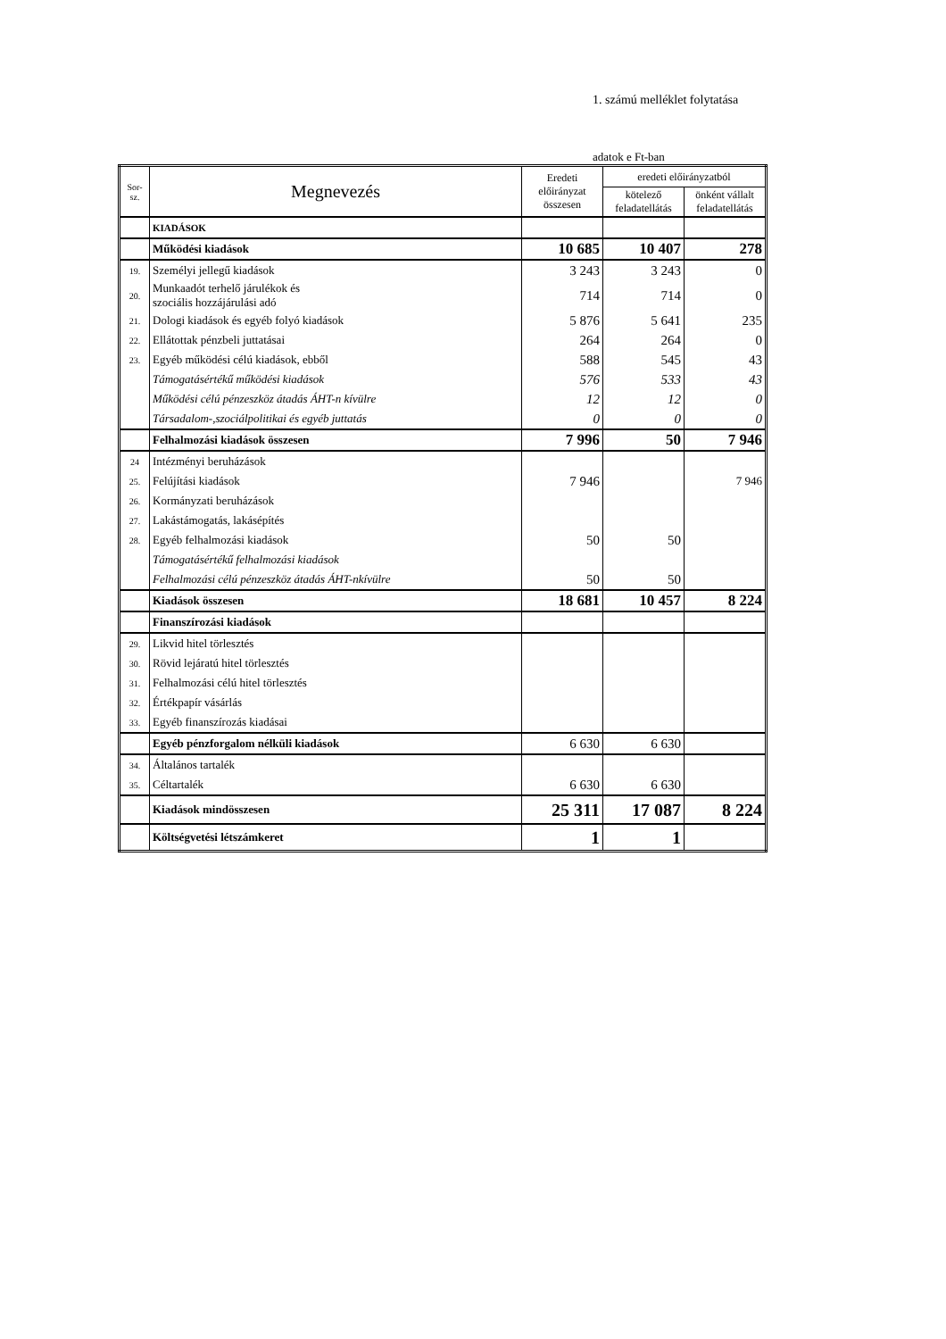1. számú melléklet folytatása
adatok e Ft-ban
| Sor- sz. | Megnevezés | Eredeti előirányzat összesen | eredeti előirányzatból | |
| --- | --- | --- | --- | --- |
| | | | kötelező feladatellátás | önként vállalt feladatellátás |
| | KIADÁSOK | | | |
| | Működési kiadások | 10 685 | 10 407 | 278 |
| 19. | Személyi jellegű kiadások | 3 243 | 3 243 | 0 |
| 20. | Munkaadót terhelő járulékok és szociális hozzájárulási adó | 714 | 714 | 0 |
| 21. | Dologi kiadások és egyéb folyó kiadások | 5 876 | 5 641 | 235 |
| 22. | Ellátottak pénzbeli juttatásai | 264 | 264 | 0 |
| 23. | Egyéb működési célú kiadások, ebből | 588 | 545 | 43 |
| | Támogatásértékű működési kiadások | 576 | 533 | 43 |
| | Működési célú pénzeszköz átadás ÁHT-n kívülre | 12 | 12 | 0 |
| | Társadalom-,szociálpolitikai és egyéb juttatás | 0 | 0 | 0 |
| | Felhalmozási kiadások összesen | 7 996 | 50 | 7 946 |
| 24 | Intézményi beruházások | | | |
| 25. | Felújítási kiadások | 7 946 | | 7 946 |
| 26. | Kormányzati beruházások | | | |
| 27. | Lakástámogatás, lakásépítés | | | |
| 28. | Egyéb felhalmozási kiadások | 50 | 50 | |
| | Támogatásértékű felhalmozási kiadások | | | |
| | Felhalmozási célú pénzeszköz átadás ÁHT-nkívülre | 50 | 50 | |
| | Kiadások összesen | 18 681 | 10 457 | 8 224 |
| | Finanszírozási kiadások | | | |
| 29. | Likvid hitel törlesztés | | | |
| 30. | Rövid lejáratú hitel törlesztés | | | |
| 31. | Felhalmozási célú hitel törlesztés | | | |
| 32. | Értékpapír vásárlás | | | |
| 33. | Egyéb finanszírozás kiadásai | | | |
| | Egyéb pénzforgalom nélküli kiadások | 6 630 | 6 630 | |
| 34. | Általános tartalék | | | |
| 35. | Céltartalék | 6 630 | 6 630 | |
| | Kiadások mindösszesen | 25 311 | 17 087 | 8 224 |
| | Költségvetési létszámkeret | 1 | 1 | |